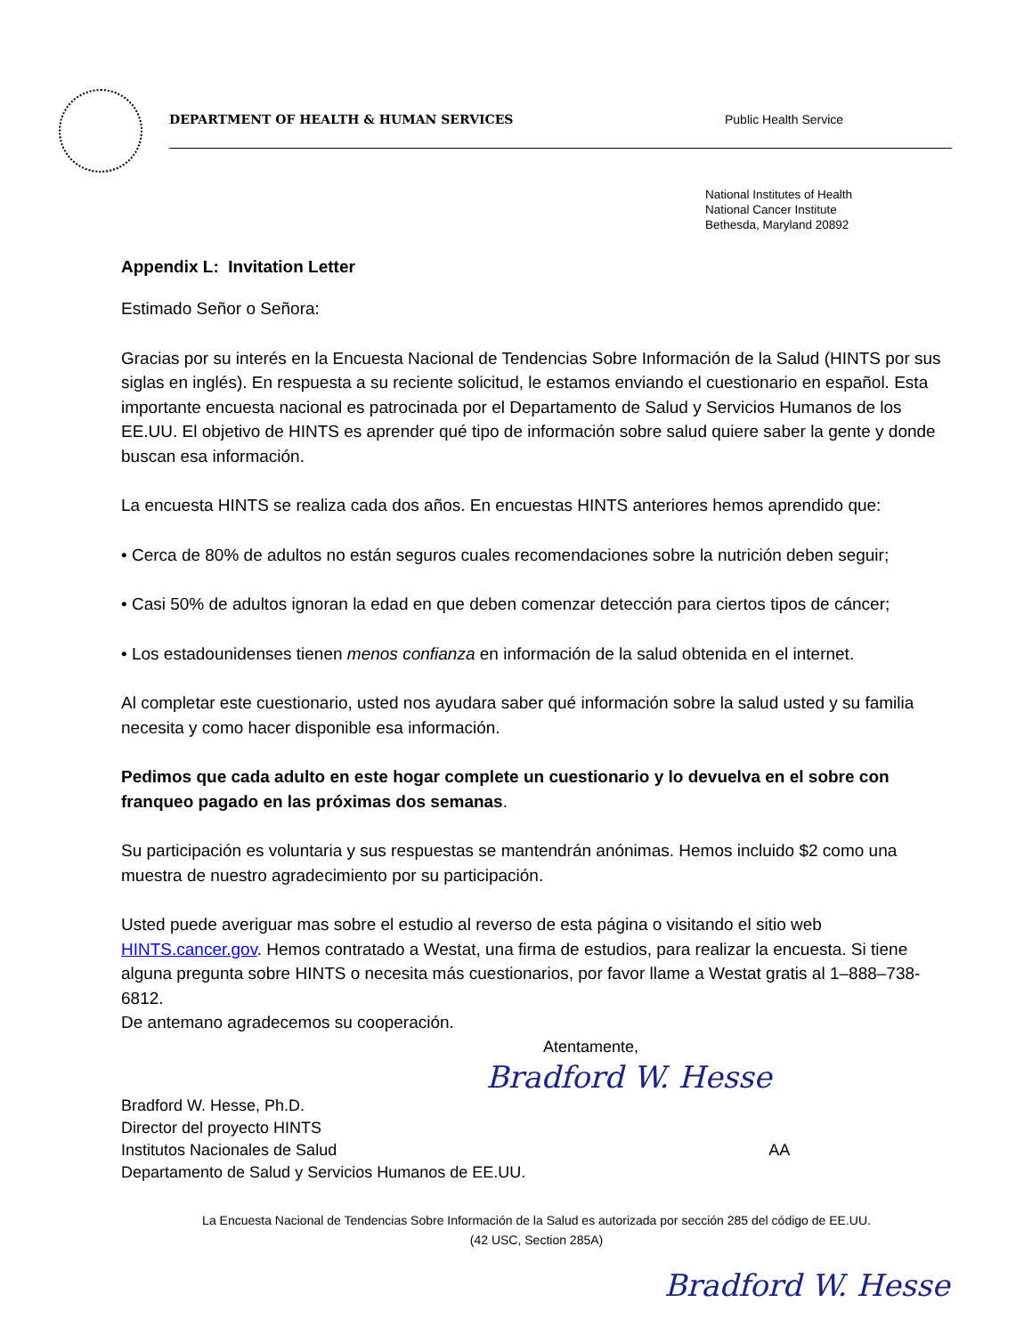DEPARTMENT OF HEALTH & HUMAN SERVICES Public Health Service
National Institutes of Health
National Cancer Institute
Bethesda, Maryland 20892
Appendix L: Invitation Letter
Estimado Señor o Señora:
Gracias por su interés en la Encuesta Nacional de Tendencias Sobre Información de la Salud (HINTS por sus siglas en inglés). En respuesta a su reciente solicitud, le estamos enviando el cuestionario en español. Esta importante encuesta nacional es patrocinada por el Departamento de Salud y Servicios Humanos de los EE.UU. El objetivo de HINTS es aprender qué tipo de información sobre salud quiere saber la gente y donde buscan esa información.
La encuesta HINTS se realiza cada dos años. En encuestas HINTS anteriores hemos aprendido que:
• Cerca de 80% de adultos no están seguros cuales recomendaciones sobre la nutrición deben seguir;
• Casi 50% de adultos ignoran la edad en que deben comenzar detección para ciertos tipos de cáncer;
• Los estadounidenses tienen menos confianza en información de la salud obtenida en el internet.
Al completar este cuestionario, usted nos ayudara saber qué información sobre la salud usted y su familia necesita y como hacer disponible esa información.
Pedimos que cada adulto en este hogar complete un cuestionario y lo devuelva en el sobre con franqueo pagado en las próximas dos semanas.
Su participación es voluntaria y sus respuestas se mantendrán anónimas. Hemos incluido $2 como una muestra de nuestro agradecimiento por su participación.
Usted puede averiguar mas sobre el estudio al reverso de esta página o visitando el sitio web HINTS.cancer.gov. Hemos contratado a Westat, una firma de estudios, para realizar la encuesta. Si tiene alguna pregunta sobre HINTS o necesita más cuestionarios, por favor llame a Westat gratis al 1–888–738-6812.
De antemano agradecemos su cooperación.
Atentamente,
Bradford W. Hesse
Bradford W. Hesse, Ph.D.
Director del proyecto HINTS
Institutos Nacionales de Salud AA
Departamento de Salud y Servicios Humanos de EE.UU.
La Encuesta Nacional de Tendencias Sobre Información de la Salud es autorizada por sección 285 del código de EE.UU.
(42 USC, Section 285A)
Bradford W. Hesse